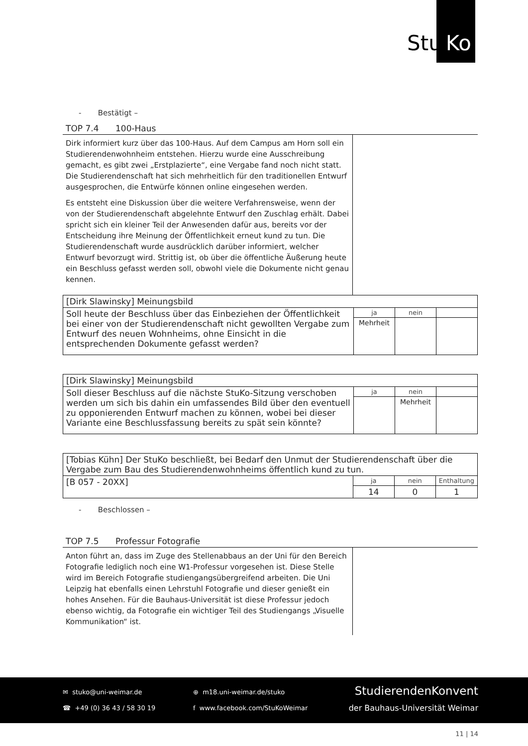Stu Ko
- Bestätigt –
TOP 7.4 100-Haus
Dirk informiert kurz über das 100-Haus. Auf dem Campus am Horn soll ein Studierendenwohnheim entstehen. Hierzu wurde eine Ausschreibung gemacht, es gibt zwei „Erstplazierte“, eine Vergabe fand noch nicht statt. Die Studierendenschaft hat sich mehrheitlich für den traditionellen Entwurf ausgesprochen, die Entwürfe können online eingesehen werden.
Es entsteht eine Diskussion über die weitere Verfahrensweise, wenn der von der Studierendenschaft abgelehnte Entwurf den Zuschlag erhält. Dabei spricht sich ein kleiner Teil der Anwesenden dafür aus, bereits vor der Entscheidung ihre Meinung der Öffentlichkeit erneut kund zu tun. Die Studierendenschaft wurde ausdrücklich darüber informiert, welcher Entwurf bevorzugt wird. Strittig ist, ob über die öffentliche Äußerung heute ein Beschluss gefasst werden soll, obwohl viele die Dokumente nicht genau kennen.
| [Dirk Slawinsky] Meinungsbild | | | |
| Soll heute der Beschluss über das Einbeziehen der Öffentlichkeit bei einer von der Studierendenschaft nicht gewollten Vergabe zum Entwurf des neuen Wohnheims, ohne Einsicht in die entsprechenden Dokumente gefasst werden? | ja | nein | |
| | Mehrheit | | |
| [Dirk Slawinsky] Meinungsbild | | | |
| Soll dieser Beschluss auf die nächste StuKo-Sitzung verschoben werden um sich bis dahin ein umfassendes Bild über den eventuell zu opponierenden Entwurf machen zu können, wobei bei dieser Variante eine Beschlussfassung bereits zu spät sein könnte? | ja | nein | |
| | | Mehrheit | |
| [Tobias Kühn] Der StuKo beschließt, bei Bedarf den Unmut der Studierendenschaft über die Vergabe zum Bau des Studierendenwohnheims öffentlich kund zu tun. | | | |
| [B 057 - 20XX] | ja | nein | Enthaltung |
| | 14 | 0 | 1 |
- Beschlossen –
TOP 7.5 Professur Fotografie
Anton führt an, dass im Zuge des Stellenabbaus an der Uni für den Bereich Fotografie lediglich noch eine W1-Professur vorgesehen ist. Diese Stelle wird im Bereich Fotografie studiengangsübergreifend arbeiten. Die Uni Leipzig hat ebenfalls einen Lehrstuhl Fotografie und dieser genießt ein hohes Ansehen. Für die Bauhaus-Universität ist diese Professur jedoch ebenso wichtig, da Fotografie ein wichtiger Teil des Studiengangs „Visuelle Kommunikation“ ist.
✉ stuko@uni-weimar.de
☎ +49 (0) 36 43 / 58 30 19
⊕ m18.uni-weimar.de/stuko
f www.facebook.com/StuKoWeimar
StudierendenKonvent
der Bauhaus-Universität Weimar
11 | 14